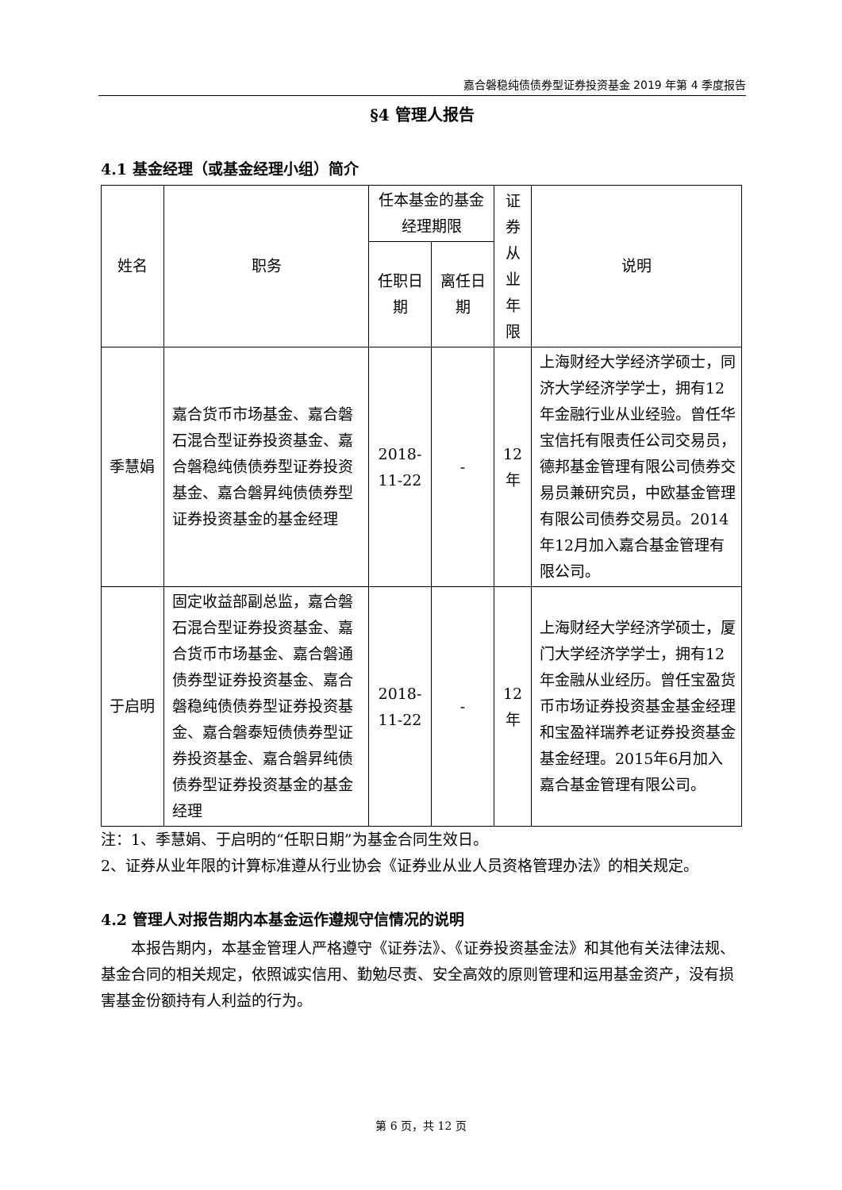嘉合磐稳纯债债券型证券投资基金 2019 年第 4 季度报告
§4 管理人报告
4.1 基金经理（或基金经理小组）简介
| 姓名 | 职务 | 任本基金的基金经理期限 | | 证券从业年限 | 说明 |
| --- | --- | --- | --- | --- | --- |
| | | 任职日期 | 离任日期 | | |
| 季慧娟 | 嘉合货币市场基金、嘉合磐石混合型证券投资基金、嘉合磐稳纯债债券型证券投资基金、嘉合磐昇纯债债券型证券投资基金的基金经理 | 2018-11-22 | - | 12年 | 上海财经大学经济学硕士，同济大学经济学学士，拥有12年金融行业从业经验。曾任华宝信托有限责任公司交易员，德邦基金管理有限公司债券交易员兼研究员，中欧基金管理有限公司债券交易员。2014年12月加入嘉合基金管理有限公司。 |
| 于启明 | 固定收益部副总监，嘉合磐石混合型证券投资基金、嘉合货币市场基金、嘉合磐通债券型证券投资基金、嘉合磐稳纯债债券型证券投资基金、嘉合磐泰短债债券型证券投资基金、嘉合磐昇纯债债券型证券投资基金的基金经理 | 2018-11-22 | - | 12年 | 上海财经大学经济学硕士，厦门大学经济学学士，拥有12年金融从业经历。曾任宝盈货币市场证券投资基金基金经理和宝盈祥瑞养老证券投资基金基金经理。2015年6月加入嘉合基金管理有限公司。 |
注：1、季慧娟、于启明的“任职日期”为基金合同生效日。
2、证券从业年限的计算标准遵从行业协会《证券业从业人员资格管理办法》的相关规定。
4.2 管理人对报告期内本基金运作遵规守信情况的说明
本报告期内，本基金管理人严格遵守《证券法》、《证券投资基金法》和其他有关法律法规、基金合同的相关规定，依照诚实信用、勤勉尽责、安全高效的原则管理和运用基金资产，没有损害基金份额持有人利益的行为。
第 6 页，共 12 页